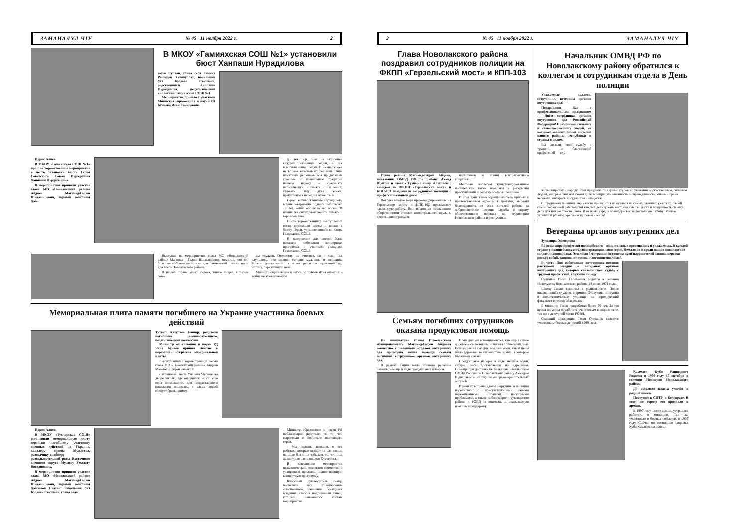ЗАМАНАЛУЛ ЧIУ № 45 11 ноября 2022 г. 2
В МКОУ «Гамияхская СОШ №1» установили бюст Ханпаши Нурадилова
затов Султан, глава села Гамиях Рашидов Хабибуллах, начальник УО Кудаева Светлана, родственники Ханпаши Нурадилова, педагогический коллектив Гамияхской СОШ №1.
Мероприятие прошло с участием Министра образования и науки РД Бучаева Яхьи Гамидовича.
Идрис Алиев
В МКОУ «Гамияхская СОШ №1» прошло торжественное мероприятие в честь установки бюста Героя Советского Союза Нурадилова Ханпаши Нурдиловича.
В мероприятии приняли участие глава МО «Новолакский район» Айдиев Магомед-Гаджи Шихамирович, первый замглавы Хам-
до тех пор, пока не захоронен каждый погибший солдат, – так говорили наши предки. И имена героев не вправе забывать их потомки. Этим памятным решением мы продолжаем славные и правильные традиции нашего народа – сохранять историческую память поколений, уважать силу духа героев, преклоняться перед их мужеством.
Герою войны Ханпаше Нурадилову в день совершения подвига было всего 19 лет, война оборвала его жизнь. В наших же силах увековечить память о герое-земляке.
После торжественных выступлений гости возложили цветы и венки к бюсту Героя, установленного во дворе Гамияхской СОШ.
В завершение для гостей была показана небольшая концертная программа с участием учащихся Гамияхской СОШ.
Выступая на мероприятии, глава МО «Новолакский район» Магомед - Гаджи Шихамирович отметил, что это большое событие не только для Гамияхской школы, но и для всего Новолакского района.
В нашей стране много героев, много людей, которые гото-
вы служить Отечеству, не считаясь ни с чем. Так случилось, что именно сегодня мужчины и женщины России доказывают на полях реальных сражений эту истину, пережившую века.
Министр образования и науки РД Бучаев Яхья отметил: - война не заканчивается
Мемориальная плита памяти погибшего на Украине участника боевых действий
Тухчар Алхулаев Башир, родители погибшего военнослужащего, педагогический коллектив.
Министр образования и науки РД Яхья Бучаев принял участие в церемонии открытия мемориальной плиты.
Выступивший с торжественной речью глава МО «Новолакский район» Айдиев Магомед- Гаджи отметил:
- Установка бюста Умалата Мусаева во дворе школы, где он учился, – это еще одна возможность для подрастающего поколения понимать, с каких людей следует брать пример.
Идрис Алиев
В МКОУ «Тухчарская СОШ» установили мемориальную плиту геройски погибшему участнику военных действий на Украине, кавалеру ордена Мужества, разведчику-снайперу разведывательной роты Восточного военного округа Мусаеву Умалату Висхановичу.
В мероприятии приняли участие глава МО «Новолакский район» Айдиев Магомед-Гаджи Шихамирович, первый замглавы Хамзатов Султан, начальник УО Кудаева Светлана, глава села
Министр образования и науки РД поблагодарил родителей за то, что вырастили и воспитали настоящего героя.
- Мы должны помнить о тех ребятах, которые отдают за нас жизни на поле боя и не забывать то, что они делают для нас и нашего Отечества.
В завершение мероприятия педагогический коллектив совместно с учащимися показали подготовленную концертную программу.
Классный руководитель бойца посвятила ему стихотворение собственного сочинения. Учащиеся младших классов подготовили танец, который запомнился гостям мероприятия.
3 № 45 11 ноября 2022 г. ЗАМАНАЛУЛ ЧIУ
Глава Новолакского района поздравил сотрудников полиции на ФКПП «Герзельский мост» и КПП-103
Глава района Магомед-Гаджи Айдиев, начальник ОМВД РФ по району Ахмед Щейхов и глава с.Тухчар Башир Алхулаев с выездом на ФКПП «Герзельский мост» и КПП-103 поздравили сотрудников полиции с профессиональным днем.
Вот уже многие годы прикомандированные на Герзельском мосту и КПП-103 показывают слаженную работу. Ими изъято из незаконного оборота сотни стволов огнестрельного оружия, десятки килограммов
наркотиков и тонны контрафактного спиртного.
Местным коллегам прикомандированные полицейские также помогают в раскрытии преступлений и розыске злоумышленников.
В этот день глава муниципалитета прибыл с приветственным адресом и цветами, выразил благодарность от всех жителей района за добросовестное несение службы и охрану общественного порядка на территории Новолаского района и республики.
Семьям погибших сотрудников оказана продуктовая помощь
По инициативе главы Новолакского муниципалитета Магомед-Гаджи Айдиева совместно с районным отделом внутренних дел проведена акция помощи семьям погибших сотрудников органов внутренних дел.
В рамках акции было принято решение оказать помощь в виде продуктовых наборов.
В эти дни мы вспоминаем тех, кто отдал самое дорогое – свою жизнь, исполняя служебный долг. Вспоминая их сегодня, мы понимаем, какой цены было даровано то спокойствие и мир, в котором мы живем с вами.
Продуктовые наборы в виде мешков муки, сахара, риса доставляются по адресатам. Помощь при доставке была оказана начальником ОМВД России по Новолакскому району Ахмедом Щейховым и сотрудниками правоохранительных органов.
В рамках встречи вдовы сотрудников полиции поделились с присутствующими своими переживаниями, планами, насущными проблемами, а также поблагодарили руководство района и РОВД за внимание и оказываемую помощь и поддержку.
Начальник ОМВД РФ по Новолакскому району обратился к коллегам и сотрудникам отдела в День полиции
Уважаемые коллеги, сотрудники, ветераны органов внутренних дел!
Поздравляю Вас с профессиональным праздником — Днём сотрудника органов внутренних дел Российской Федерации! Праздником сильных и самоотверженных людей, от которых зависит покой жителей нашего района, республики и страны в целом.
Вы связали свою судьбу с трудной, но благородной профессией — слу-
жить обществу и народу. Этот праздник стал данью глубокого уважения мужественным, сильным людям, которые считают своим долгом защищать законность и справедливость, жизнь и права человека, интересы государства и общества.
Сотрудникам полиции очень часто приходится находиться на самых сложных участках. Своей самоотверженной работой они каждый день доказывают, что чувство долга и преданность своему делу для них не просто слова. И от всего сердца благодарю вас за достойную службу! Желаю успешной работы, крепкого здоровья и мира!
Ветераны органов внутренних дел
Зульмира Эфендиева
Во всем мире профессия полицейского – одна из самых престижных и уважаемых. В каждой стране у полицейских есть свои традиции, свои герои. Немало их и среди наших новолакских солдат правопорядка. Эти люди бесстрашно встают на пути нарушителей закона, нередко рискуя собой, защищают жизнь и достоинство людей.
В честь Дня работников внутренних органов расскажем сегодня о ветеранах органов внутренних дел, которые связали свою судьбу с трудной профессией, служили народу.
Султанов Гасан Габибович родился в селении Новочуртах Новолакского района 14 июля 1971 года.
Школу Гасан закончил в родном селе. После школы пошёл служить в армию. Отслужив, поступил в политехническое училище на юридический факультет в городе Махачкале.
В милиции Гасан проработал более 20 лет. За это время он успел поработать участковым в родном селе, так же в дежурной части РОВД.
Старший прапорщик Гасан Султанов является участником боевых действий 1999 года.
Каммаев Куби Рашидович Родился в 1970 году 13 октября в селении Новокули Новолакского района.
До восьмого класса учился в родной школе.
Поступил в СПТУ в Белгороде. В этом же городе его призвали в армию.
В 1997 году, после армии, устроился работать в милицию. Так же участвовал в боевых событиях в 1999 году. Сейчас по состоянию здоровья Куби Каммаев на пенсии.